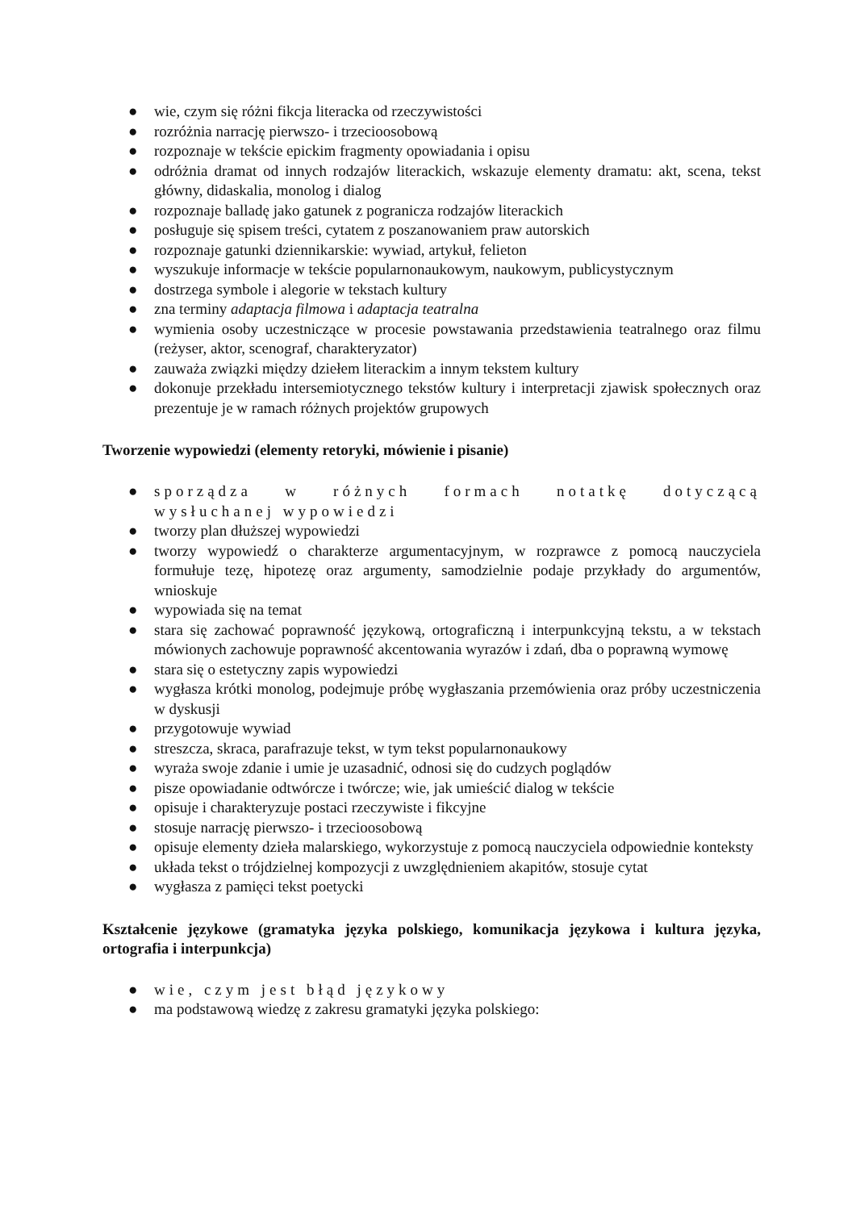● wie, czym się różni fikcja literacka od rzeczywistości
● rozróżnia narrację pierwszo- i trzecioosobową
● rozpoznaje w tekście epickim fragmenty opowiadania i opisu
● odróżnia dramat od innych rodzajów literackich, wskazuje elementy dramatu: akt, scena, tekst główny, didaskalia, monolog i dialog
● rozpoznaje balladę jako gatunek z pogranicza rodzajów literackich
● posługuje się spisem treści, cytatem z poszanowaniem praw autorskich
● rozpoznaje gatunki dziennikarskie: wywiad, artykuł, felieton
● wyszukuje informacje w tekście popularnonaukowym, naukowym, publicystycznym
● dostrzega symbole i alegorie w tekstach kultury
● zna terminy adaptacja filmowa i adaptacja teatralna
● wymienia osoby uczestniczące w procesie powstawania przedstawienia teatralnego oraz filmu (reżyser, aktor, scenograf, charakteryzator)
● zauważa związki między dziełem literackim a innym tekstem kultury
● dokonuje przekładu intersemiotycznego tekstów kultury i interpretacji zjawisk społecznych oraz prezentuje je w ramach różnych projektów grupowych
Tworzenie wypowiedzi (elementy retoryki, mówienie i pisanie)
● sporządza w różnych formach notatkę dotyczącą wysłuchanej wypowiedzi
● tworzy plan dłuższej wypowiedzi
● tworzy wypowiedź o charakterze argumentacyjnym, w rozprawce z pomocą nauczyciela formułuje tezę, hipotezę oraz argumenty, samodzielnie podaje przykłady do argumentów, wnioskuje
● wypowiada się na temat
● stara się zachować poprawność językową, ortograficzną i interpunkcyjną tekstu, a w tekstach mówionych zachowuje poprawność akcentowania wyrazów i zdań, dba o poprawną wymowę
● stara się o estetyczny zapis wypowiedzi
● wygłasza krótki monolog, podejmuje próbę wygłaszania przemówienia oraz próby uczestniczenia w dyskusji
● przygotowuje wywiad
● streszcza, skraca, parafrazuje tekst, w tym tekst popularnonaukowy
● wyraża swoje zdanie i umie je uzasadnić, odnosi się do cudzych poglądów
● pisze opowiadanie odtwórcze i twórcze; wie, jak umieścić dialog w tekście
● opisuje i charakteryzuje postaci rzeczywiste i fikcyjne
● stosuje narrację pierwszo- i trzecioosobową
● opisuje elementy dzieła malarskiego, wykorzystuje z pomocą nauczyciela odpowiednie konteksty
● układa tekst o trójdzielnej kompozycji z uwzględnieniem akapitów, stosuje cytat
● wygłasza z pamięci tekst poetycki
Kształcenie językowe (gramatyka języka polskiego, komunikacja językowa i kultura języka, ortografia i interpunkcja)
● wie, czym jest błąd językowy
● ma podstawową wiedzę z zakresu gramatyki języka polskiego: